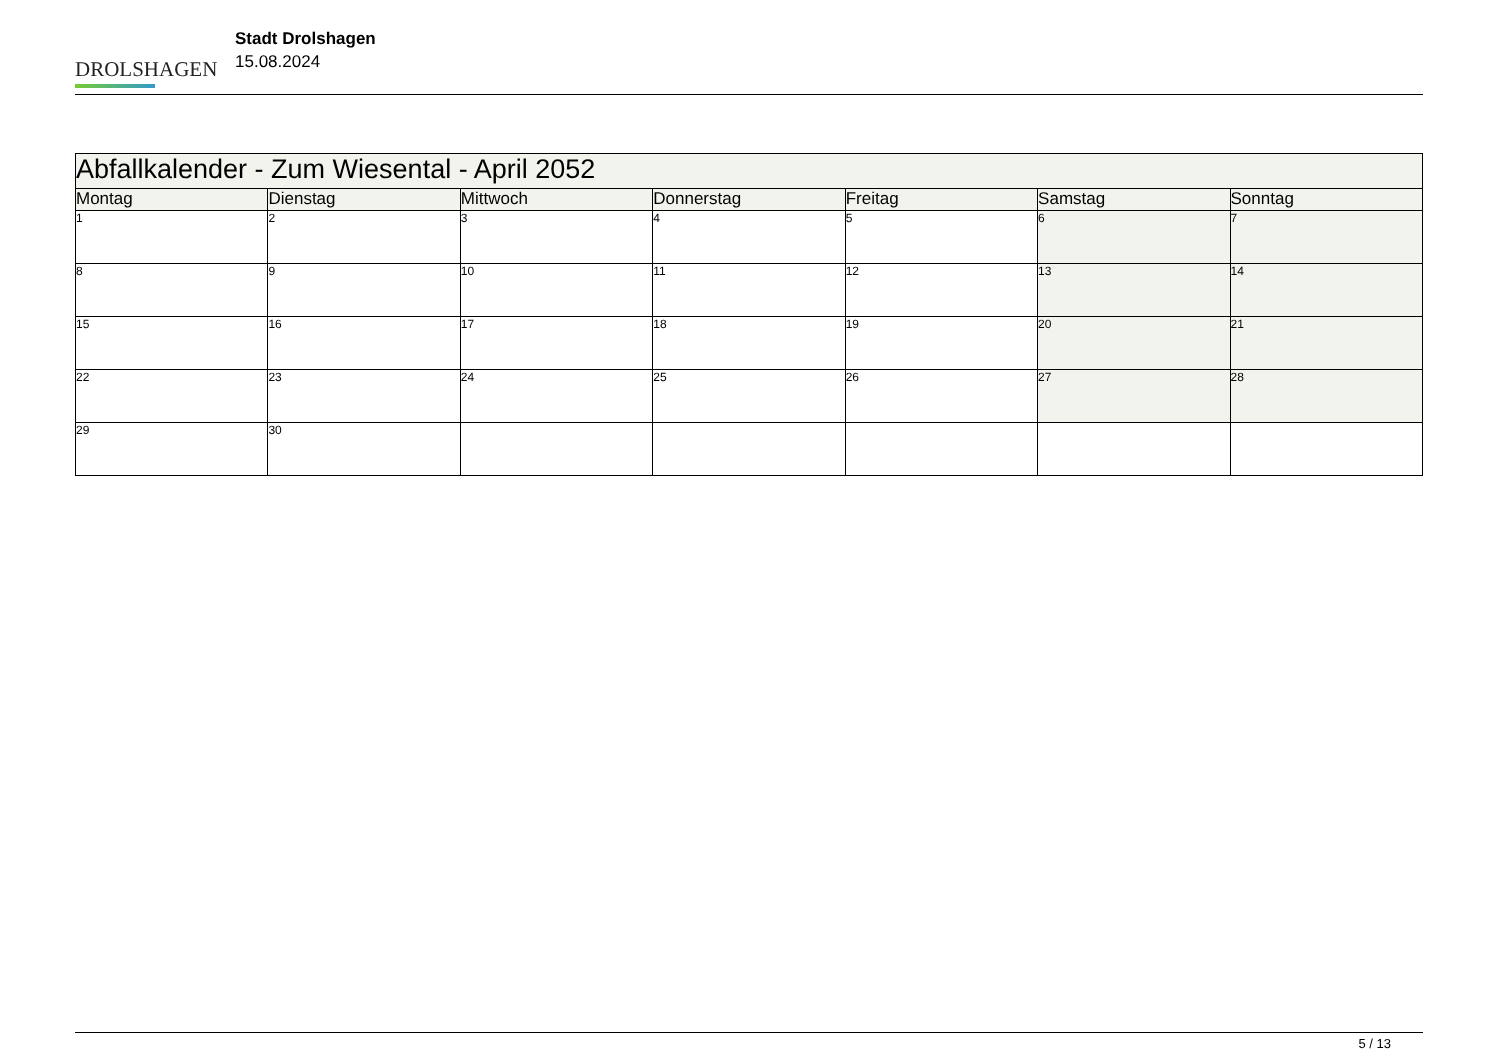DROLSHAGEN
Stadt Drolshagen
15.08.2024
| Abfallkalender - Zum Wiesental - April 2052 | | | | | | |
| --- | --- | --- | --- | --- | --- | --- |
| Montag | Dienstag | Mittwoch | Donnerstag | Freitag | Samstag | Sonntag |
| 1 | 2 | 3 | 4 | 5 | 6 | 7 |
| 8 | 9 | 10 | 11 | 12 | 13 | 14 |
| 15 | 16 | 17 | 18 | 19 | 20 | 21 |
| 22 | 23 | 24 | 25 | 26 | 27 | 28 |
| 29 | 30 | | | | | |
5 / 13